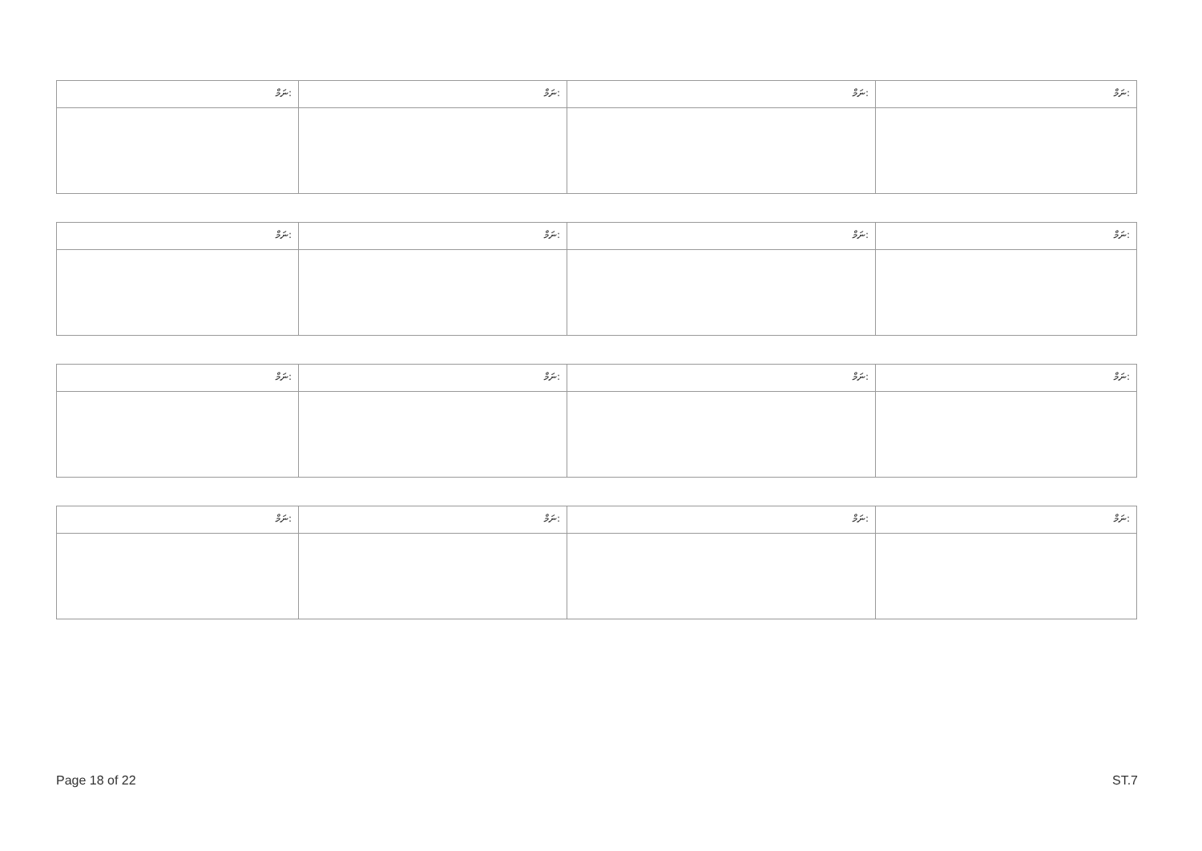| ނަމް: | ނަމް: | ނަމް: | ނަމް: |
| --- | --- | --- | --- |
| ނަމް: | ނަމް: | ނަމް: | ނަމް: |
| --- | --- | --- | --- |
| ނަމް: | ނަމް: | ނަމް: | ނަމް: |
| --- | --- | --- | --- |
| ނަމް: | ނަމް: | ނަމް: | ނަމް: |
| --- | --- | --- | --- |
Page 18 of 22 ST.7